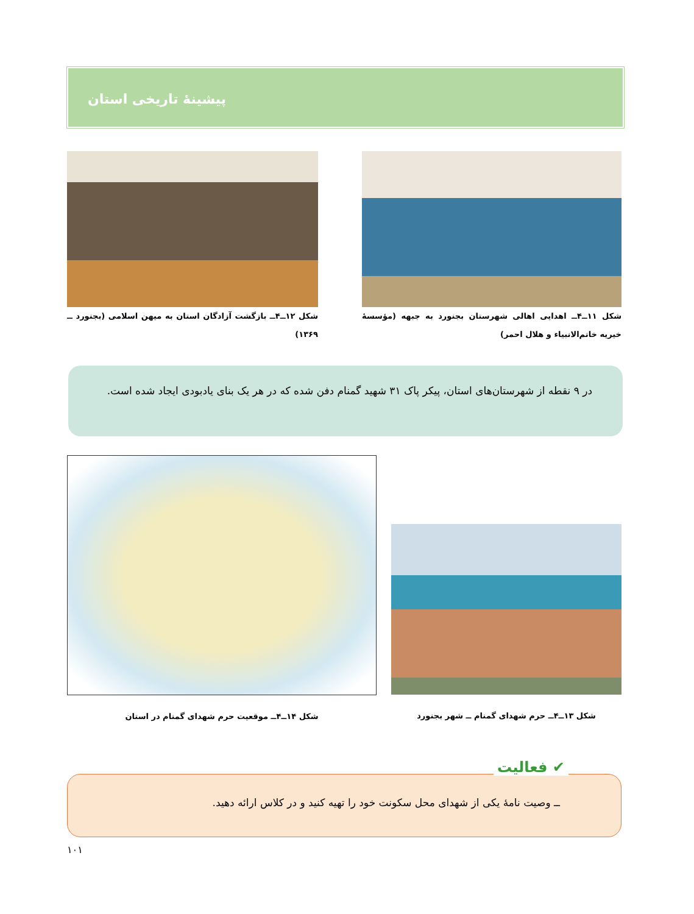پیشینهٔ تاریخی استان
شکل ۱۱ــ۴ــ اهدایی اهالی شهرستان بجنورد به جبهه (مؤسسهٔ خیریه خاتم‌الانبیاء و هلال احمر)
شکل ۱۲ــ۴ــ بازگشت آزادگان استان به میهن اسلامی (بجنورد ــ ۱۳۶۹)
در ۹ نقطه از شهرستان‌های استان، پیکر پاک ۳۱ شهید گمنام دفن شده که در هر یک بنای یادبودی ایجاد شده است.
شکل ۱۳ــ۴ــ حرم شهدای گمنام ــ شهر بجنورد
شکل ۱۴ــ۴ــ موقعیت حرم شهدای گمنام در استان
ــ وصیت نامهٔ یکی از شهدای محل سکونت خود را تهیه کنید و در کلاس ارائه دهید.
✔ فعالیت
۱۰۱